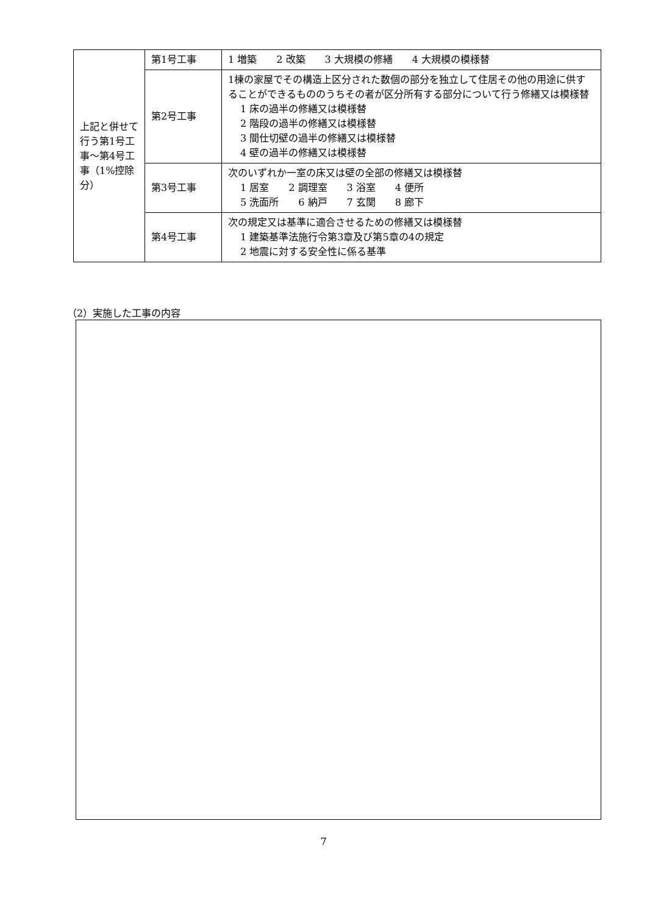| 上記と併せて行う第1号工事～第4号工事（1%控除分） | 第1号工事 | 1 増築 2 改築 3 大規模の修繕 4 大規模の模様替 |
| | 第2号工事 | 1棟の家屋でその構造上区分された数個の部分を独立して住居その他の用途に供することができるもののうちその者が区分所有する部分について行う修繕又は模様替 1 床の過半の修繕又は模様替 2 階段の過半の修繕又は模様替 3 間仕切壁の過半の修繕又は模様替 4 壁の過半の修繕又は模様替 |
| | 第3号工事 | 次のいずれか一室の床又は壁の全部の修繕又は模様替 1 居室 2 調理室 3 浴室 4 便所 5 洗面所 6 納戸 7 玄関 8 廊下 |
| | 第4号工事 | 次の規定又は基準に適合させるための修繕又は模様替 1 建築基準法施行令第3章及び第5章の4の規定 2 地震に対する安全性に係る基準 |
（2）実施した工事の内容
7